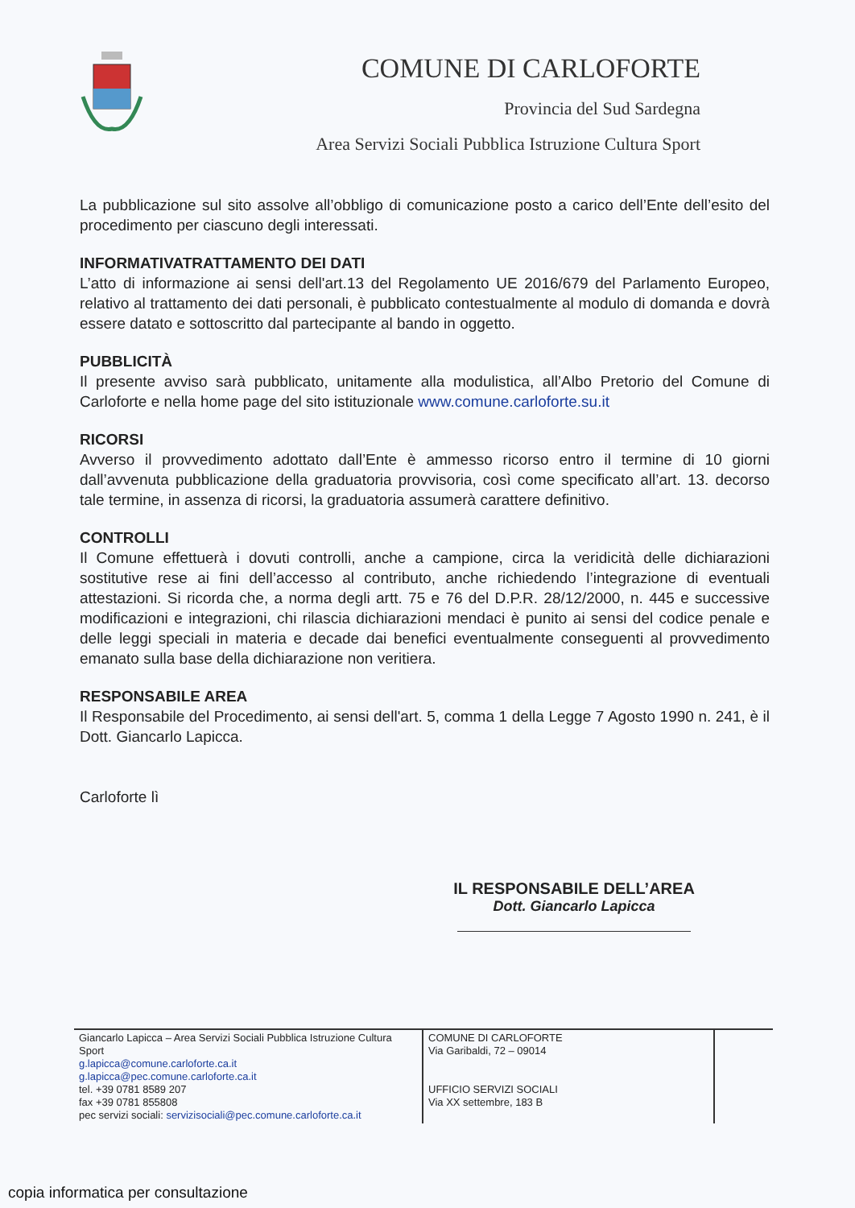COMUNE DI CARLOFORTE
Provincia del Sud Sardegna
Area Servizi Sociali Pubblica Istruzione Cultura Sport
La pubblicazione sul sito assolve all’obbligo di comunicazione posto a carico dell’Ente dell’esito del procedimento per ciascuno degli interessati.
INFORMATIVATRATTAMENTO DEI DATI
L’atto di informazione ai sensi dell'art.13 del Regolamento UE 2016/679 del Parlamento Europeo, relativo al trattamento dei dati personali, è pubblicato contestualmente al modulo di domanda e dovrà essere datato e sottoscritto dal partecipante al bando in oggetto.
PUBBLICITÀ
Il presente avviso sarà pubblicato, unitamente alla modulistica, all’Albo Pretorio del Comune di Carloforte e nella home page del sito istituzionale www.comune.carloforte.su.it
RICORSI
Avverso il provvedimento adottato dall’Ente è ammesso ricorso entro il termine di 10 giorni dall’avvenuta pubblicazione della graduatoria provvisoria, così come specificato all’art. 13. decorso tale termine, in assenza di ricorsi, la graduatoria assumerà carattere definitivo.
CONTROLLI
Il Comune effettuerà i dovuti controlli, anche a campione, circa la veridicità delle dichiarazioni sostitutive rese ai fini dell’accesso al contributo, anche richiedendo l’integrazione di eventuali attestazioni. Si ricorda che, a norma degli artt. 75 e 76 del D.P.R. 28/12/2000, n. 445 e successive modificazioni e integrazioni, chi rilascia dichiarazioni mendaci è punito ai sensi del codice penale e delle leggi speciali in materia e decade dai benefici eventualmente conseguenti al provvedimento emanato sulla base della dichiarazione non veritiera.
RESPONSABILE AREA
Il Responsabile del Procedimento, ai sensi dell'art. 5, comma 1 della Legge 7 Agosto 1990 n. 241, è il Dott. Giancarlo Lapicca.
Carloforte lì
IL RESPONSABILE DELL’AREA
Dott. Giancarlo Lapicca
| Giancarlo Lapicca – Area Servizi Sociali Pubblica Istruzione Cultura Sport g.lapicca@comune.carloforte.ca.it g.lapicca@pec.comune.carloforte.ca.it tel. +39 0781 8589 207 fax +39 0781 855808 pec servizi sociali: servizisociali@pec.comune.carloforte.ca.it | COMUNE DI CARLOFORTE Via Garibaldi, 72 – 09014 UFFICIO SERVIZI SOCIALI Via XX settembre, 183 B | |
copia informatica per consultazione